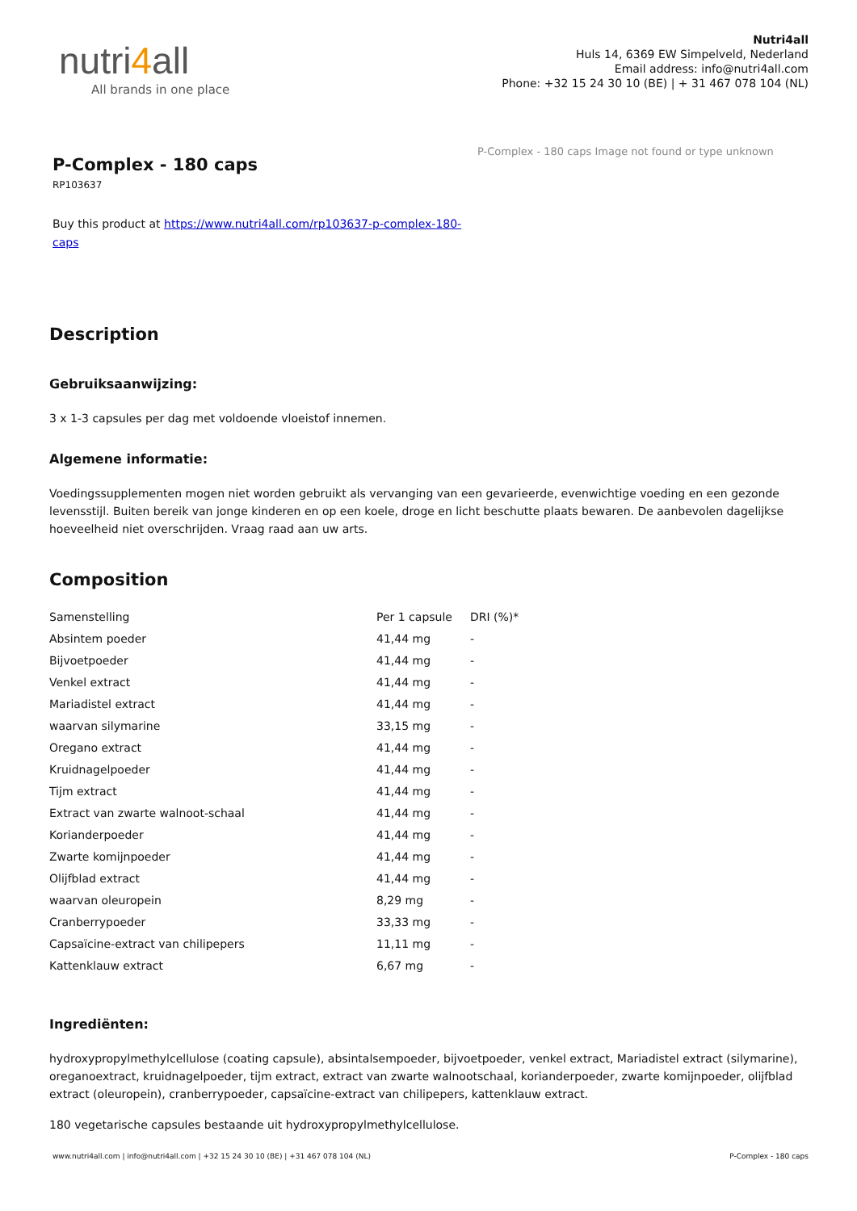nutri4all
All brands in one place
Nutri4all
Huls 14, 6369 EW Simpelveld, Nederland
Email address: info@nutri4all.com
Phone: +32 15 24 30 10 (BE) | + 31 467 078 104 (NL)
P-Complex - 180 caps
RP103637
Buy this product at https://www.nutri4all.com/rp103637-p-complex-180-caps
P-Complex - 180 caps Image not found or type unknown
Description
Gebruiksaanwijzing:
3 x 1-3 capsules per dag met voldoende vloeistof innemen.
Algemene informatie:
Voedingssupplementen mogen niet worden gebruikt als vervanging van een gevarieerde, evenwichtige voeding en een gezonde levensstijl. Buiten bereik van jonge kinderen en op een koele, droge en licht beschutte plaats bewaren. De aanbevolen dagelijkse hoeveelheid niet overschrijden. Vraag raad aan uw arts.
Composition
| Samenstelling | Per 1 capsule | DRI (%)* |
| Absintem poeder | 41,44 mg | - |
| Bijvoetpoeder | 41,44 mg | - |
| Venkel extract | 41,44 mg | - |
| Mariadistel extract | 41,44 mg | - |
| waarvan silymarine | 33,15 mg | - |
| Oregano extract | 41,44 mg | - |
| Kruidnagelpoeder | 41,44 mg | - |
| Tijm extract | 41,44 mg | - |
| Extract van zwarte walnoot-schaal | 41,44 mg | - |
| Korianderpoeder | 41,44 mg | - |
| Zwarte komijnpoeder | 41,44 mg | - |
| Olijfblad extract | 41,44 mg | - |
| waarvan oleuropein | 8,29 mg | - |
| Cranberrypoeder | 33,33 mg | - |
| Capsaïcine-extract van chilipepers | 11,11 mg | - |
| Kattenklauw extract | 6,67 mg | - |
Ingrediënten:
hydroxypropylmethylcellulose (coating capsule), absintalsempoeder, bijvoetpoeder, venkel extract, Mariadistel extract (silymarine), oreganoextract, kruidnagelpoeder, tijm extract, extract van zwarte walnootschaal, korianderpoeder, zwarte komijnpoeder, olijfblad extract (oleuropein), cranberrypoeder, capsaïcine-extract van chilipepers, kattenklauw extract.
180 vegetarische capsules bestaande uit hydroxypropylmethylcellulose.
www.nutri4all.com | info@nutri4all.com | +32 15 24 30 10 (BE) | +31 467 078 104 (NL) P-Complex - 180 caps